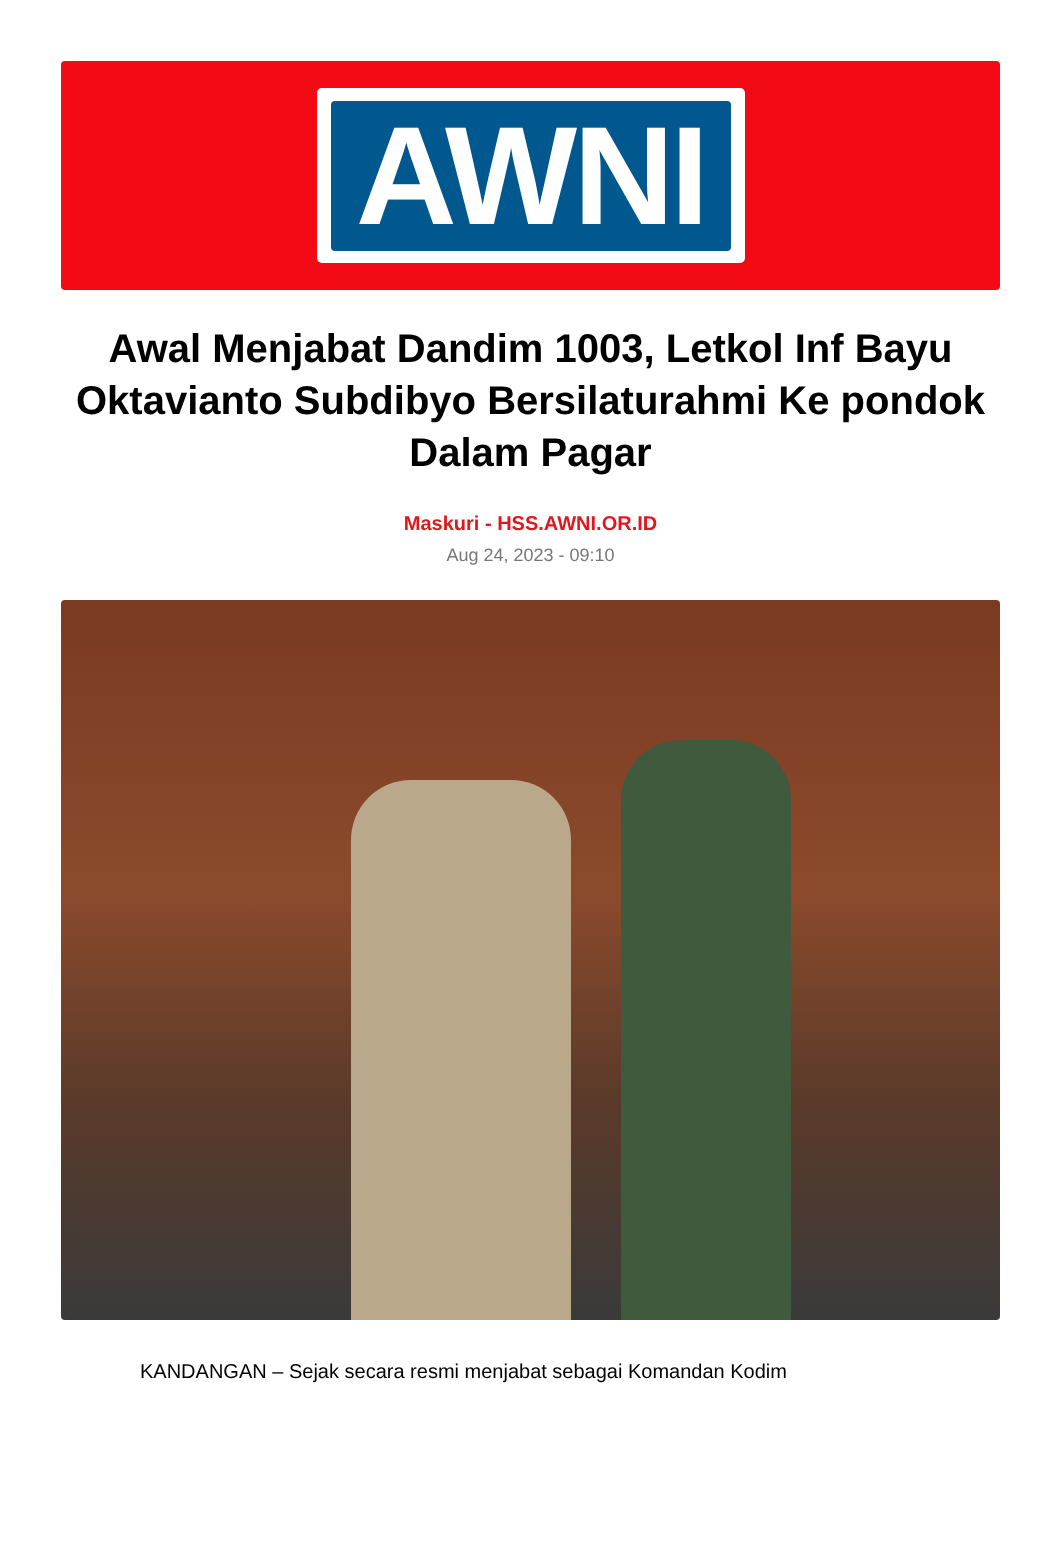AWNI
Awal Menjabat Dandim 1003, Letkol Inf Bayu Oktavianto Subdibyo Bersilaturahmi Ke pondok Dalam Pagar
Maskuri - HSS.AWNI.OR.ID
Aug 24, 2023 - 09:10
KANDANGAN – Sejak secara resmi menjabat sebagai Komandan Kodim